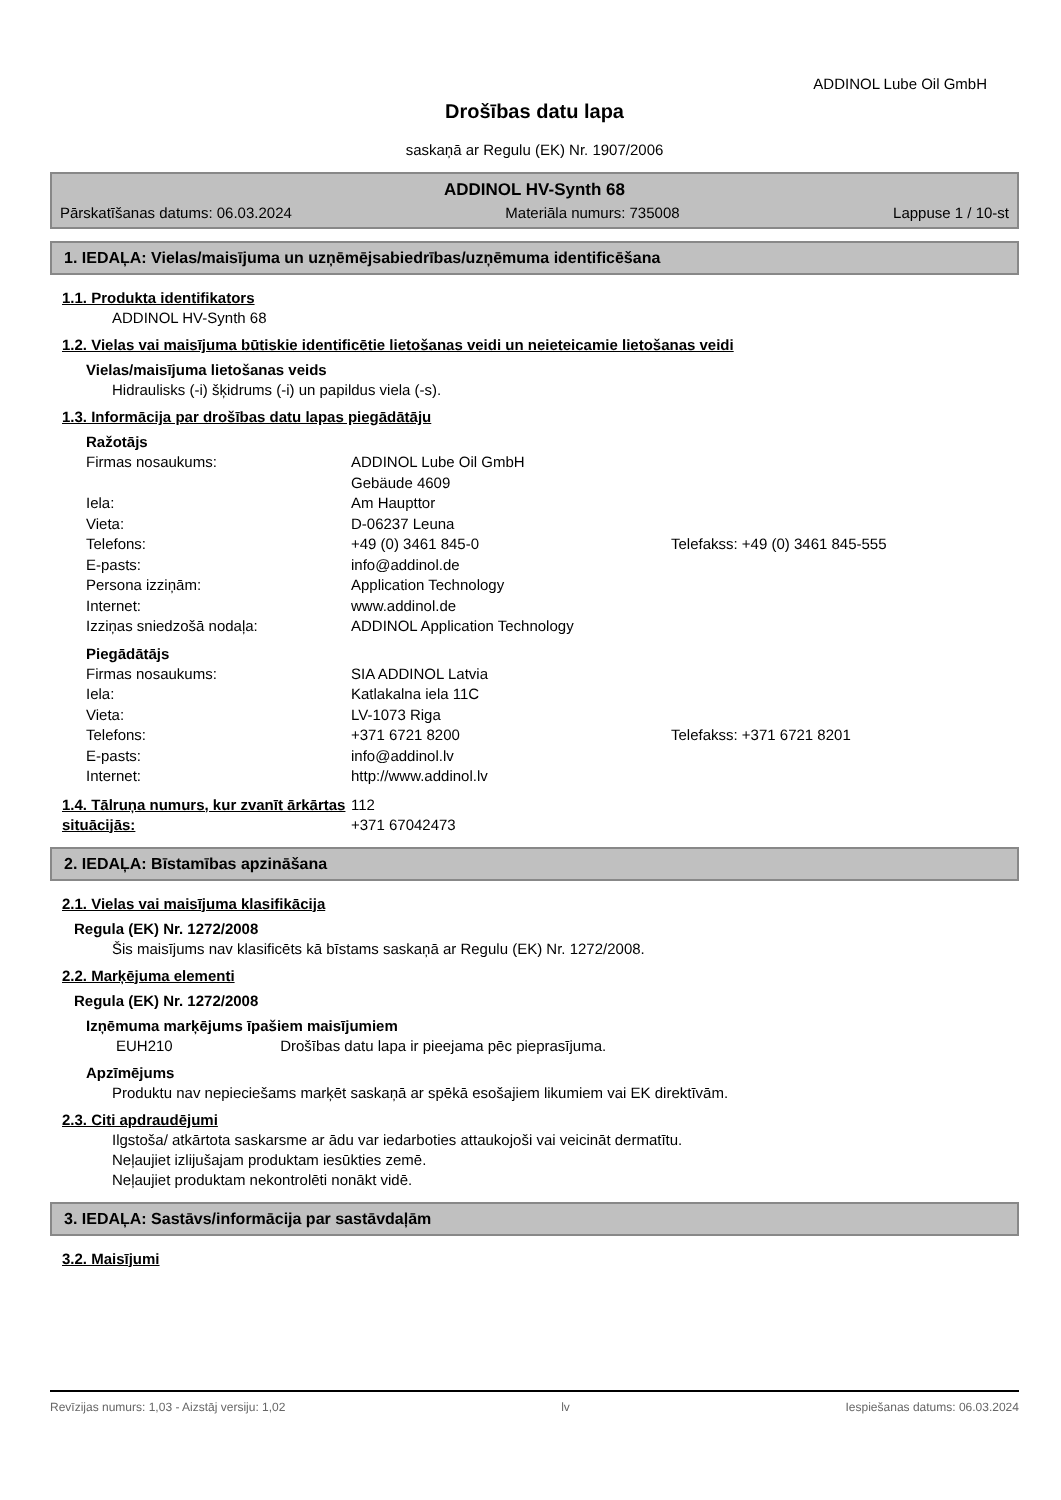ADDINOL Lube Oil GmbH
Drošības datu lapa
saskaņā ar Regulu (EK) Nr. 1907/2006
ADDINOL HV-Synth 68
Pārskatīšanas datums: 06.03.2024 Materiāla numurs: 735008 Lappuse 1 / 10-st
1. IEDAĻA: Vielas/maisījuma un uzņēmējsabiedrības/uzņēmuma identificēšana
1.1. Produkta identifikators
ADDINOL HV-Synth 68
1.2. Vielas vai maisījuma būtiskie identificētie lietošanas veidi un neieteicamie lietošanas veidi
Vielas/maisījuma lietošanas veids
Hidraulisks (-i) šķidrums (-i) un papildus viela (-s).
1.3. Informācija par drošības datu lapas piegādātāju
Ražotājs
Firmas nosaukums: ADDINOL Lube Oil GmbH Gebäude 4609 Iela: Am Haupttor Vieta: D-06237 Leuna Telefons: +49 (0) 3461 845-0 Telefakss: +49 (0) 3461 845-555 E-pasts: info@addinol.de Persona izziņām: Application Technology Internet: www.addinol.de Izziņas sniedzošā nodaļa: ADDINOL Application Technology
Piegādātājs
Firmas nosaukums: SIA ADDINOL Latvia Iela: Katlakalna iela 11C Vieta: LV-1073 Riga Telefons: +371 6721 8200 Telefakss: +371 6721 8201 E-pasts: info@addinol.lv Internet: http://www.addinol.lv
1.4. Tālruņa numurs, kur zvanīt ārkārtas situācijās: 112
+371 67042473
2. IEDAĻA: Bīstamības apzināšana
2.1. Vielas vai maisījuma klasifikācija
Regula (EK) Nr. 1272/2008
Šis maisījums nav klasificēts kā bīstams saskaņā ar Regulu (EK) Nr. 1272/2008.
2.2. Marķējuma elementi
Regula (EK) Nr. 1272/2008
Izņēmuma marķējums īpašiem maisījumiem
EUH210 Drošības datu lapa ir pieejama pēc pieprasījuma.
Apzīmējums
Produktu nav nepieciešams marķēt saskaņā ar spēkā esošajiem likumiem vai EK direktīvām.
2.3. Citi apdraudējumi
Ilgstoša/ atkārtota saskarsme ar ādu var iedarboties attaukojoši vai veicināt dermatītu.
Neļaujiet izlijušajam produktam iesūkties zemē.
Neļaujiet produktam nekontrolēti nonākt vidē.
3. IEDAĻA: Sastāvs/informācija par sastāvdaļām
3.2. Maisījumi
Revīzijas numurs: 1,03 - Aizstāj versiju: 1,02 lv Iespiešanas datums: 06.03.2024